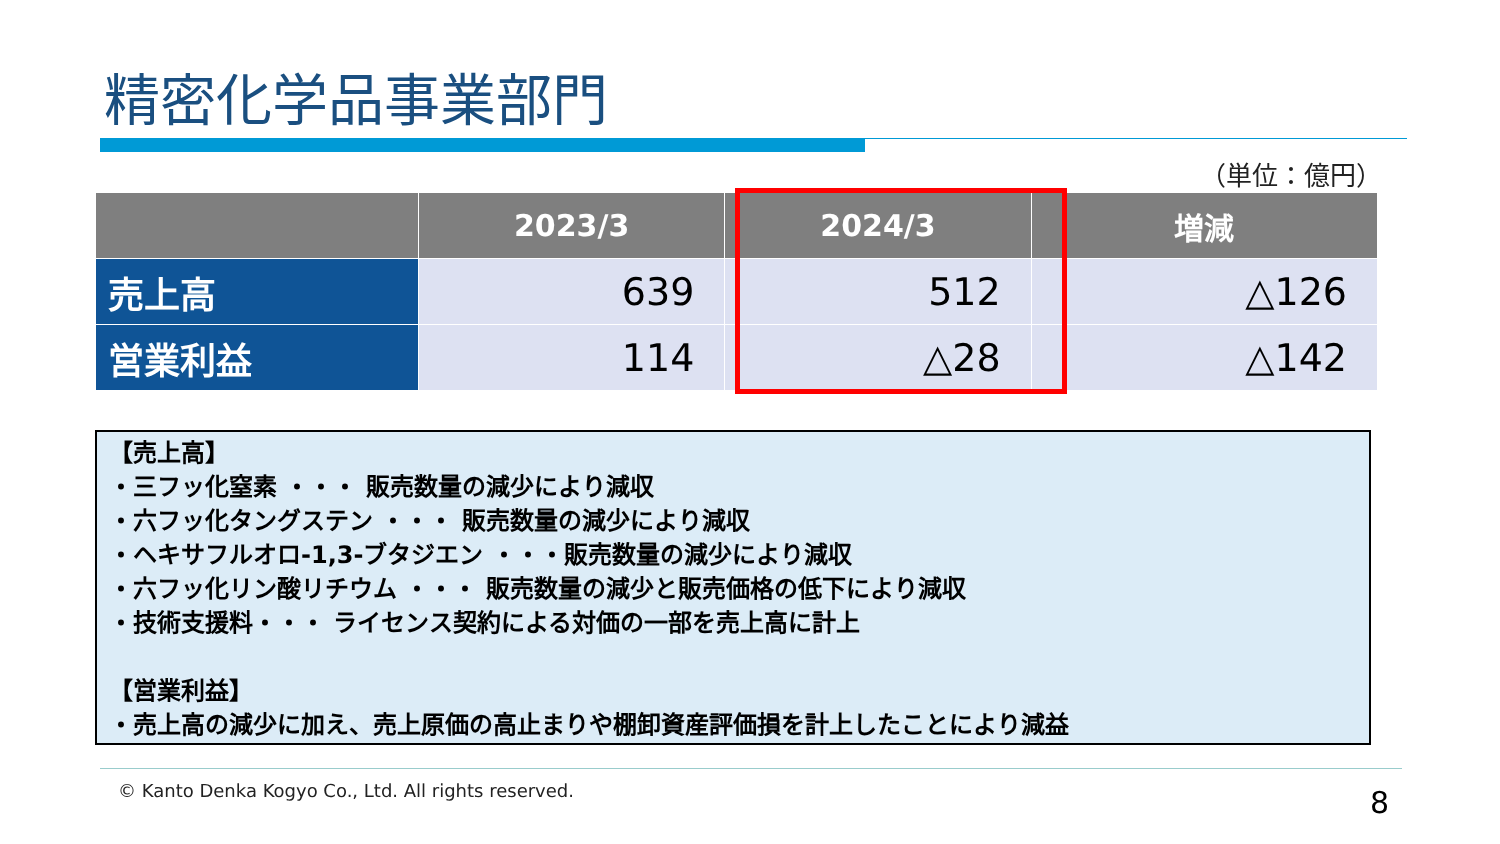精密化学品事業部門
（単位：億円）
| | 2023/3 | 2024/3 | 増減 |
| --- | --- | --- | --- |
| 売上高 | 639 | 512 | △126 |
| 営業利益 | 114 | △28 | △142 |
【売上高】
・三フッ化窒素 ・・・ 販売数量の減少により減収
・六フッ化タングステン ・・・ 販売数量の減少により減収
・ヘキサフルオロ-1,3-ブタジエン ・・・販売数量の減少により減収
・六フッ化リン酸リチウム ・・・ 販売数量の減少と販売価格の低下により減収
・技術支援料・・・ ライセンス契約による対価の一部を売上高に計上
【営業利益】
・売上高の減少に加え、売上原価の高止まりや棚卸資産評価損を計上したことにより減益
© Kanto Denka Kogyo Co., Ltd. All rights reserved.
8